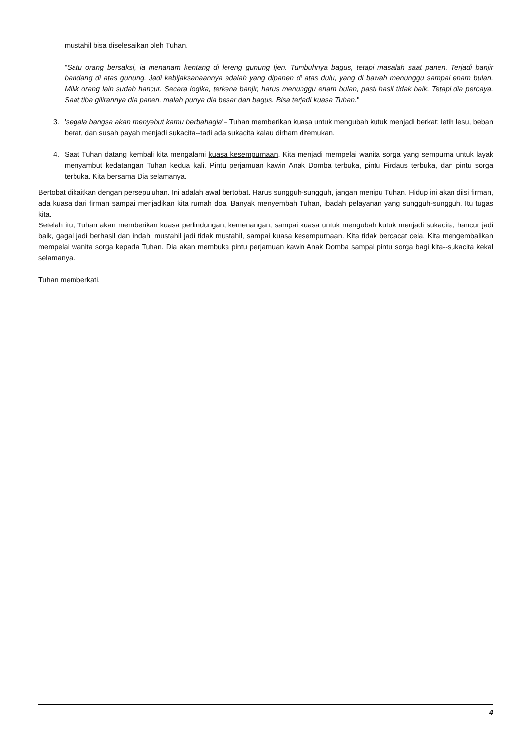mustahil bisa diselesaikan oleh Tuhan.
"Satu orang bersaksi, ia menanam kentang di lereng gunung Ijen. Tumbuhnya bagus, tetapi masalah saat panen. Terjadi banjir bandang di atas gunung. Jadi kebijaksanaannya adalah yang dipanen di atas dulu, yang di bawah menunggu sampai enam bulan. Milik orang lain sudah hancur. Secara logika, terkena banjir, harus menunggu enam bulan, pasti hasil tidak baik. Tetapi dia percaya. Saat tiba gilirannya dia panen, malah punya dia besar dan bagus. Bisa terjadi kuasa Tuhan."
3. 'segala bangsa akan menyebut kamu berbahagia'= Tuhan memberikan kuasa untuk mengubah kutuk menjadi berkat; letih lesu, beban berat, dan susah payah menjadi sukacita--tadi ada sukacita kalau dirham ditemukan.
4. Saat Tuhan datang kembali kita mengalami kuasa kesempurnaan. Kita menjadi mempelai wanita sorga yang sempurna untuk layak menyambut kedatangan Tuhan kedua kali. Pintu perjamuan kawin Anak Domba terbuka, pintu Firdaus terbuka, dan pintu sorga terbuka. Kita bersama Dia selamanya.
Bertobat dikaitkan dengan persepuluhan. Ini adalah awal bertobat. Harus sungguh-sungguh, jangan menipu Tuhan. Hidup ini akan diisi firman, ada kuasa dari firman sampai menjadikan kita rumah doa. Banyak menyembah Tuhan, ibadah pelayanan yang sungguh-sungguh. Itu tugas kita.
Setelah itu, Tuhan akan memberikan kuasa perlindungan, kemenangan, sampai kuasa untuk mengubah kutuk menjadi sukacita; hancur jadi baik, gagal jadi berhasil dan indah, mustahil jadi tidak mustahil, sampai kuasa kesempurnaan. Kita tidak bercacat cela. Kita mengembalikan mempelai wanita sorga kepada Tuhan. Dia akan membuka pintu perjamuan kawin Anak Domba sampai pintu sorga bagi kita--sukacita kekal selamanya.
Tuhan memberkati.
4